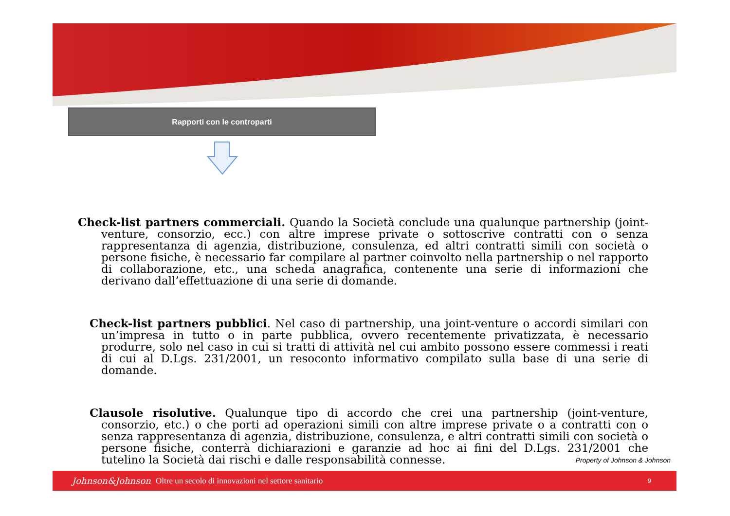Rapporti con le controparti
Check-list partners commerciali. Quando la Società conclude una qualunque partnership (joint-venture, consorzio, ecc.) con altre imprese private o sottoscrive contratti con o senza rappresentanza di agenzia, distribuzione, consulenza, ed altri contratti simili con società o persone fisiche, è necessario far compilare al partner coinvolto nella partnership o nel rapporto di collaborazione, etc., una scheda anagrafica, contenente una serie di informazioni che derivano dall’effettuazione di una serie di domande.
Check-list partners pubblici. Nel caso di partnership, una joint-venture o accordi similari con un’impresa in tutto o in parte pubblica, ovvero recentemente privatizzata, è necessario produrre, solo nel caso in cui si tratti di attività nel cui ambito possono essere commessi i reati di cui al D.Lgs. 231/2001, un resoconto informativo compilato sulla base di una serie di domande.
Clausole risolutive. Qualunque tipo di accordo che crei una partnership (joint-venture, consorzio, etc.) o che porti ad operazioni simili con altre imprese private o a contratti con o senza rappresentanza di agenzia, distribuzione, consulenza, e altri contratti simili con società o persone fisiche, conterrà dichiarazioni e garanzie ad hoc ai fini del D.Lgs. 231/2001 che tutelino la Società dai rischi e dalle responsabilità connesse.
Property of Johnson & Johnson
Johnson&Johnson Oltre un secolo di innovazioni nel settore sanitario 9